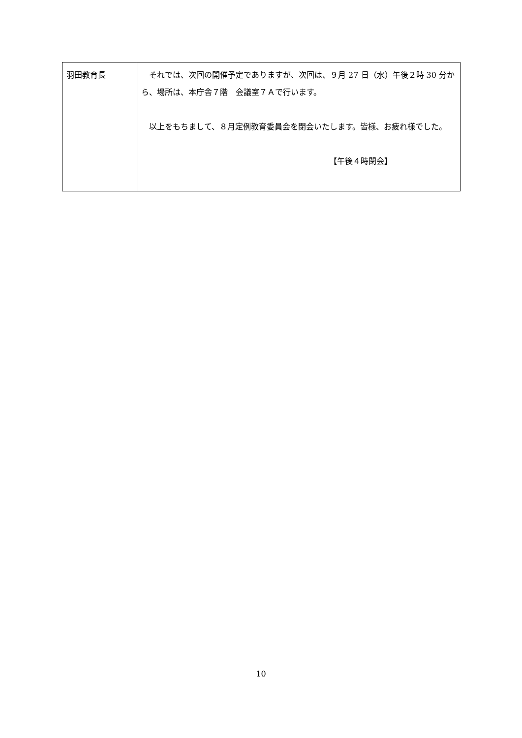| 羽田教育長 | それでは、次回の開催予定でありますが、次回は、９月 27 日（水）午後２時 30 分から、場所は、本庁舎７階 会議室７Ａで行います。 以上をもちまして、８月定例教育委員会を閉会いたします。皆様、お疲れ様でした。 【午後４時閉会】 |
10